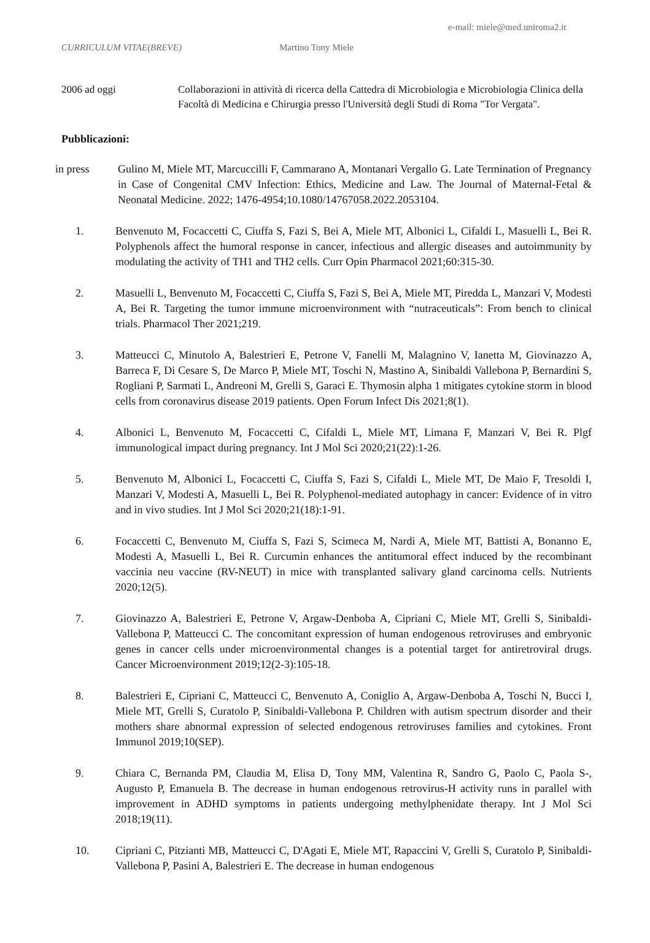e-mail: miele@med.uniroma2.it
CURRICULUM VITAE(BREVE) Martino Tony Miele
2006 ad oggi Collaborazioni in attività di ricerca della Cattedra di Microbiologia e Microbiologia Clinica della Facoltà di Medicina e Chirurgia presso l'Università degli Studi di Roma "Tor Vergata".
Pubblicazioni:
in press Gulino M, Miele MT, Marcuccilli F, Cammarano A, Montanari Vergallo G. Late Termination of Pregnancy in Case of Congenital CMV Infection: Ethics, Medicine and Law. The Journal of Maternal-Fetal & Neonatal Medicine. 2022; 1476-4954;10.1080/14767058.2022.2053104.
1. Benvenuto M, Focaccetti C, Ciuffa S, Fazi S, Bei A, Miele MT, Albonici L, Cifaldi L, Masuelli L, Bei R. Polyphenols affect the humoral response in cancer, infectious and allergic diseases and autoimmunity by modulating the activity of TH1 and TH2 cells. Curr Opin Pharmacol 2021;60:315-30.
2. Masuelli L, Benvenuto M, Focaccetti C, Ciuffa S, Fazi S, Bei A, Miele MT, Piredda L, Manzari V, Modesti A, Bei R. Targeting the tumor immune microenvironment with “nutraceuticals”: From bench to clinical trials. Pharmacol Ther 2021;219.
3. Matteucci C, Minutolo A, Balestrieri E, Petrone V, Fanelli M, Malagnino V, Ianetta M, Giovinazzo A, Barreca F, Di Cesare S, De Marco P, Miele MT, Toschi N, Mastino A, Sinibaldi Vallebona P, Bernardini S, Rogliani P, Sarmati L, Andreoni M, Grelli S, Garaci E. Thymosin alpha 1 mitigates cytokine storm in blood cells from coronavirus disease 2019 patients. Open Forum Infect Dis 2021;8(1).
4. Albonici L, Benvenuto M, Focaccetti C, Cifaldi L, Miele MT, Limana F, Manzari V, Bei R. Plgf immunological impact during pregnancy. Int J Mol Sci 2020;21(22):1-26.
5. Benvenuto M, Albonici L, Focaccetti C, Ciuffa S, Fazi S, Cifaldi L, Miele MT, De Maio F, Tresoldi I, Manzari V, Modesti A, Masuelli L, Bei R. Polyphenol-mediated autophagy in cancer: Evidence of in vitro and in vivo studies. Int J Mol Sci 2020;21(18):1-91.
6. Focaccetti C, Benvenuto M, Ciuffa S, Fazi S, Scimeca M, Nardi A, Miele MT, Battisti A, Bonanno E, Modesti A, Masuelli L, Bei R. Curcumin enhances the antitumoral effect induced by the recombinant vaccinia neu vaccine (RV-NEUT) in mice with transplanted salivary gland carcinoma cells. Nutrients 2020;12(5).
7. Giovinazzo A, Balestrieri E, Petrone V, Argaw-Denboba A, Cipriani C, Miele MT, Grelli S, Sinibaldi-Vallebona P, Matteucci C. The concomitant expression of human endogenous retroviruses and embryonic genes in cancer cells under microenvironmental changes is a potential target for antiretroviral drugs. Cancer Microenvironment 2019;12(2-3):105-18.
8. Balestrieri E, Cipriani C, Matteucci C, Benvenuto A, Coniglio A, Argaw-Denboba A, Toschi N, Bucci I, Miele MT, Grelli S, Curatolo P, Sinibaldi-Vallebona P. Children with autism spectrum disorder and their mothers share abnormal expression of selected endogenous retroviruses families and cytokines. Front Immunol 2019;10(SEP).
9. Chiara C, Bernanda PM, Claudia M, Elisa D, Tony MM, Valentina R, Sandro G, Paolo C, Paola S-, Augusto P, Emanuela B. The decrease in human endogenous retrovirus-H activity runs in parallel with improvement in ADHD symptoms in patients undergoing methylphenidate therapy. Int J Mol Sci 2018;19(11).
10. Cipriani C, Pitzianti MB, Matteucci C, D'Agati E, Miele MT, Rapaccini V, Grelli S, Curatolo P, Sinibaldi-Vallebona P, Pasini A, Balestrieri E. The decrease in human endogenous